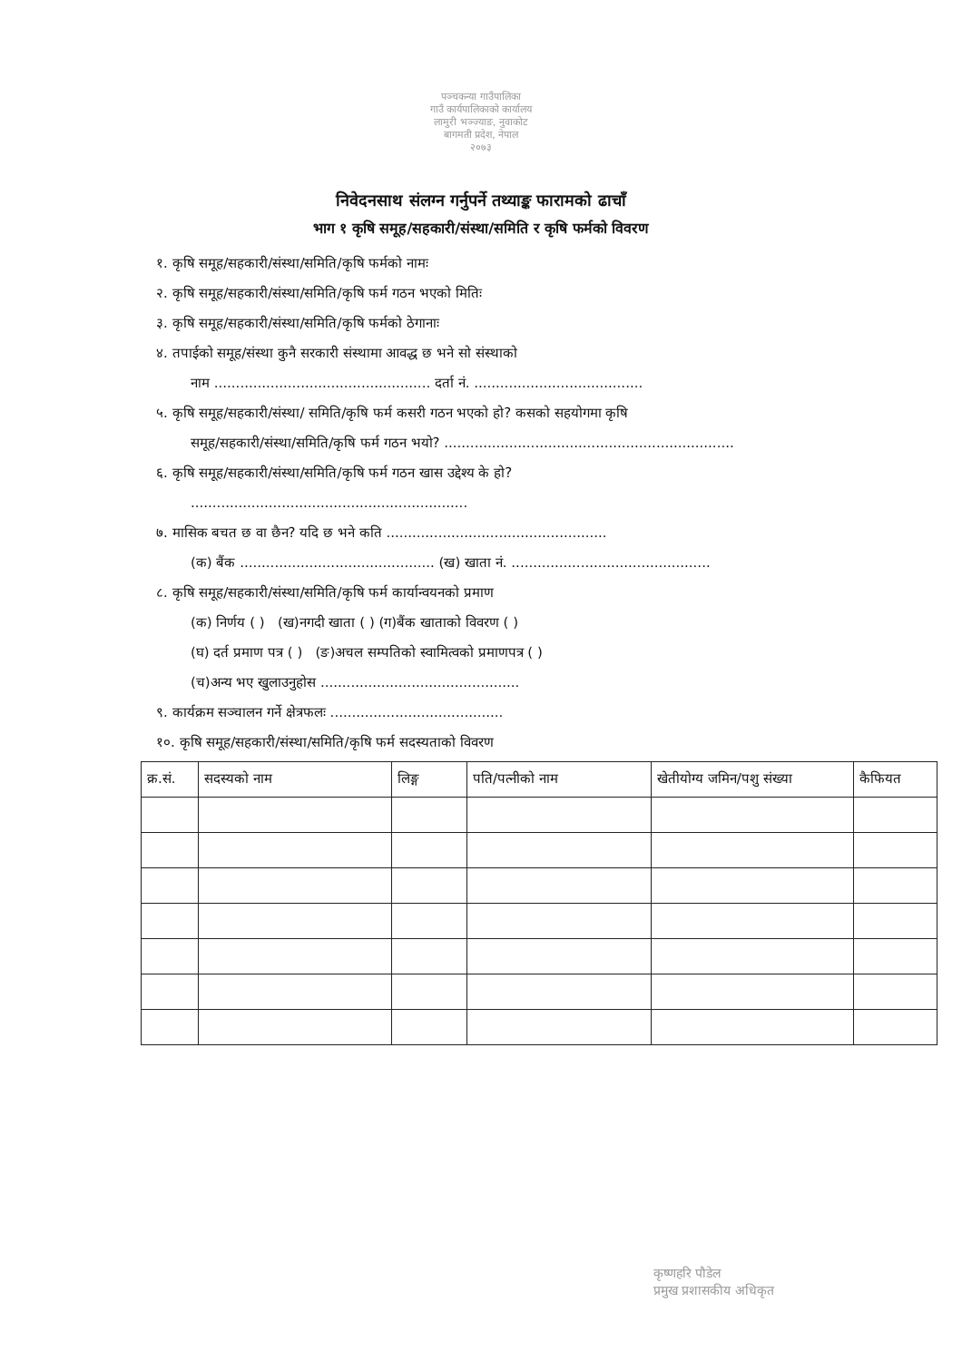पञ्चकन्या गाउँपालिका
गाउँ कार्यपालिकाको कार्यालय
लामुरी भञ्ज्याङ, नुवाकोट
बागमती प्रदेश, नेपाल
२०७३
निवेदनसाथ संलग्न गर्नुपर्ने तथ्याङ्क फारामको ढाचाँ
भाग १ कृषि समूह/सहकारी/संस्था/समिति र कृषि फर्मको विवरण
१. कृषि समूह/सहकारी/संस्था/समिति/कृषि फर्मको नामः
२. कृषि समूह/सहकारी/संस्था/समिति/कृषि फर्म गठन भएको मितिः
३. कृषि समूह/सहकारी/संस्था/समिति/कृषि फर्मको ठेगानाः
४. तपाईको समूह/संस्था कुनै सरकारी संस्थामा आवद्ध छ भने सो संस्थाको
नाम .................................................. दर्ता नं. .......................................
५. कृषि समूह/सहकारी/संस्था/ समिति/कृषि फर्म कसरी गठन भएको हो? कसको सहयोगमा कृषि
समूह/सहकारी/संस्था/समिति/कृषि फर्म गठन भयो? ...................................................................
६. कृषि समूह/सहकारी/संस्था/समिति/कृषि फर्म गठन खास उद्देश्य के हो?
................................................................
७. मासिक बचत छ वा छैन? यदि छ भने कति ...................................................
(क) बैंक ............................................. (ख) खाता नं. ..............................................
८. कृषि समूह/सहकारी/संस्था/समिति/कृषि फर्म कार्यान्वयनको प्रमाण
(क) निर्णय ( ) (ख)नगदी खाता ( ) (ग)बैंक खाताको विवरण ( )
(घ) दर्त प्रमाण पत्र ( ) (ङ)अचल सम्पतिको स्वामित्वको प्रमाणपत्र ( )
(च)अन्य भए खुलाउनुहोस ..............................................
९. कार्यक्रम सञ्चालन गर्ने क्षेत्रफलः ........................................
१०. कृषि समूह/सहकारी/संस्था/समिति/कृषि फर्म सदस्यताको विवरण
| क्र.सं. | सदस्यको नाम | लिङ्ग | पति/पत्नीको नाम | खेतीयोग्य जमिन/पशु संख्या | कैफियत |
| --- | --- | --- | --- | --- | --- |
कृष्णहरि पौडेल
प्रमुख प्रशासकीय अधिकृत